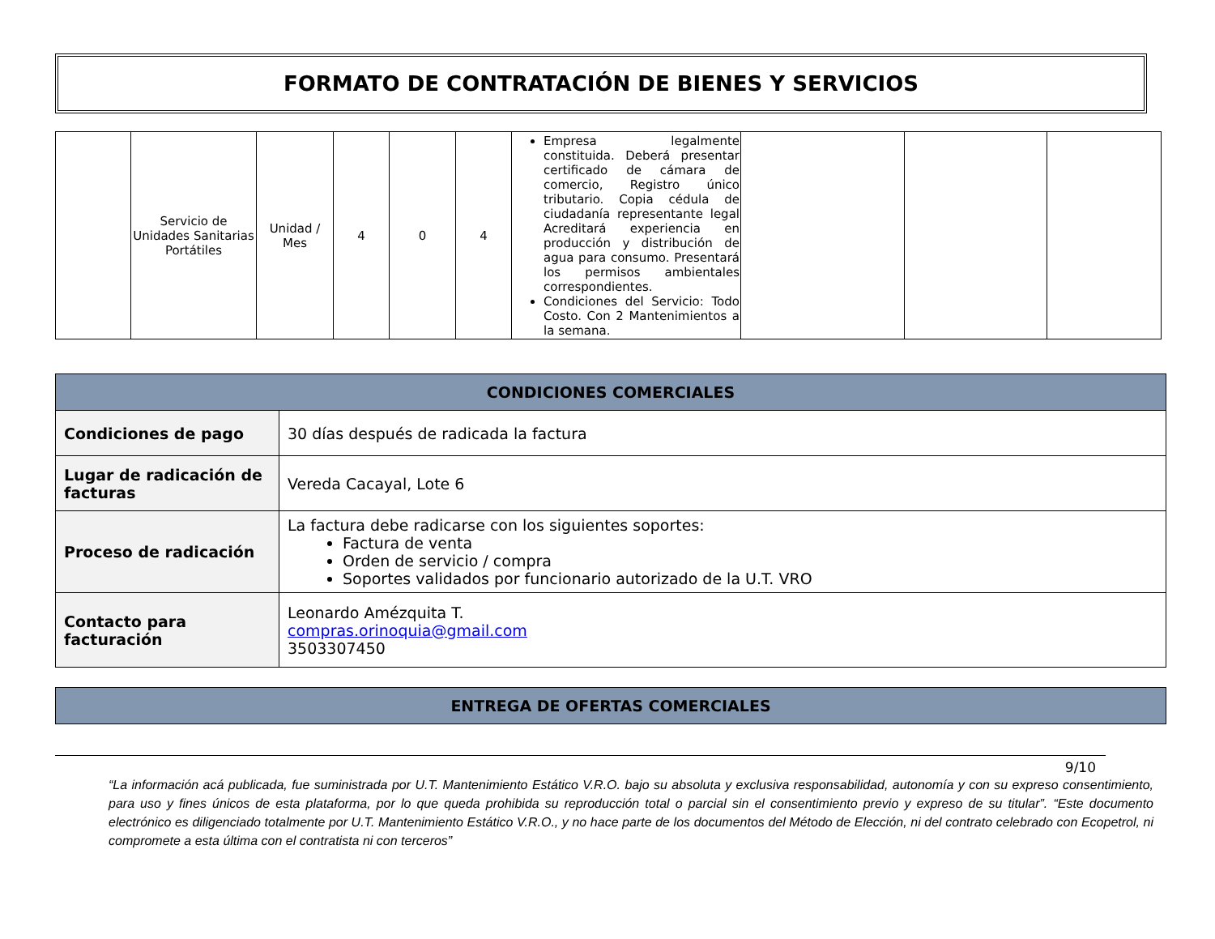FORMATO DE CONTRATACIÓN DE BIENES Y SERVICIOS
| | Servicio de Unidades Sanitarias Portátiles | Unidad / Mes | 4 | 0 | 4 | Empresa legalmente constituida. Deberá presentar certificado de cámara de comercio, Registro único tributario. Copia cédula de ciudadanía representante legal Acreditará experiencia en producción y distribución de agua para consumo. Presentará los permisos ambientales correspondientes. Condiciones del Servicio: Todo Costo. Con 2 Mantenimientos a la semana. | | | |
| CONDICIONES COMERCIALES | |
| --- | --- |
| Condiciones de pago | 30 días después de radicada la factura |
| Lugar de radicación de facturas | Vereda Cacayal, Lote 6 |
| Proceso de radicación | La factura debe radicarse con los siguientes soportes: Factura de venta Orden de servicio / compra Soportes validados por funcionario autorizado de la U.T. VRO |
| Contacto para facturación | Leonardo Amézquita T. compras.orinoquia@gmail.com 3503307450 |
| ENTREGA DE OFERTAS COMERCIALES |
| --- |
9/10
“La información acá publicada, fue suministrada por U.T. Mantenimiento Estático V.R.O. bajo su absoluta y exclusiva responsabilidad, autonomía y con su expreso consentimiento, para uso y fines únicos de esta plataforma, por lo que queda prohibida su reproducción total o parcial sin el consentimiento previo y expreso de su titular”. “Este documento electrónico es diligenciado totalmente por U.T. Mantenimiento Estático V.R.O., y no hace parte de los documentos del Método de Elección, ni del contrato celebrado con Ecopetrol, ni compromete a esta última con el contratista ni con terceros”